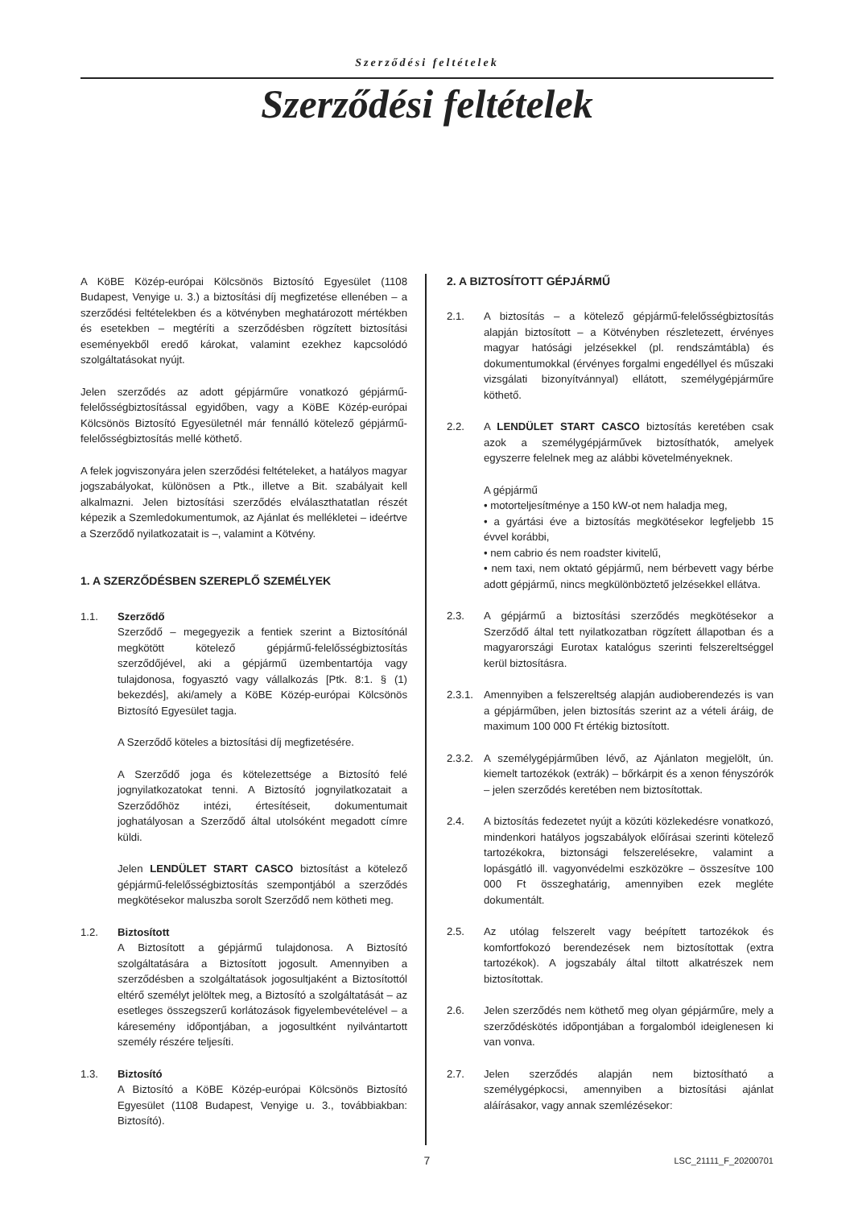Szerződési feltételek
Szerződési feltételek
A KöBE Közép-európai Kölcsönös Biztosító Egyesület (1108 Budapest, Venyige u. 3.) a biztosítási díj megfizetése ellenében – a szerződési feltételekben és a kötvényben meghatározott mértékben és esetekben – megtéríti a szerződésben rögzített biztosítási eseményekből eredő károkat, valamint ezekhez kapcsolódó szolgáltatásokat nyújt.
Jelen szerződés az adott gépjárműre vonatkozó gépjármű-felelősségbiztosítással egyidőben, vagy a KöBE Közép-európai Kölcsönös Biztosító Egyesületnél már fennálló kötelező gépjármű-felelősségbiztosítás mellé köthető.
A felek jogviszonyára jelen szerződési feltételeket, a hatályos magyar jogszabályokat, különösen a Ptk., illetve a Bit. szabályait kell alkalmazni. Jelen biztosítási szerződés elválaszthatatlan részét képezik a Szemledokumentumok, az Ajánlat és mellékletei – ideértve a Szerződő nyilatkozatait is –, valamint a Kötvény.
1. A SZERZŐDÉSBEN SZEREPLŐ SZEMÉLYEK
1.1. Szerződő
Szerződő – megegyezik a fentiek szerint a Biztosítónál megkötött kötelező gépjármű-felelősségbiztosítás szerződőjével, aki a gépjármű üzembentartója vagy tulajdonosa, fogyasztó vagy vállalkozás [Ptk. 8:1. § (1) bekezdés], aki/amely a KöBE Közép-európai Kölcsönös Biztosító Egyesület tagja.
A Szerződő köteles a biztosítási díj megfizetésére.
A Szerződő joga és kötelezettsége a Biztosító felé jognyilatkozatokat tenni. A Biztosító jognyilatkozatait a Szerződőhöz intézi, értesítéseit, dokumentumait joghatályosan a Szerződő által utolsóként megadott címre küldi.
Jelen LENDÜLET START CASCO biztosítást a kötelező gépjármű-felelősségbiztosítás szempontjából a szerződés megkötésekor maluszba sorolt Szerződő nem kötheti meg.
1.2. Biztosított
A Biztosított a gépjármű tulajdonosa. A Biztosító szolgáltatására a Biztosított jogosult. Amennyiben a szerződésben a szolgáltatások jogosultjaként a Biztosítottól eltérő személyt jelöltek meg, a Biztosító a szolgáltatását – az esetleges összegszerű korlátozások figyelembevételével – a káresemény időpontjában, a jogosultként nyilvántartott személy részére teljesíti.
1.3. Biztosító
A Biztosító a KöBE Közép-európai Kölcsönös Biztosító Egyesület (1108 Budapest, Venyige u. 3., továbbiakban: Biztosító).
2. A BIZTOSÍTOTT GÉPJÁRMŰ
2.1. A biztosítás – a kötelező gépjármű-felelősségbiztosítás alapján biztosított – a Kötvényben részletezett, érvényes magyar hatósági jelzésekkel (pl. rendszámtábla) és dokumentumokkal (érvényes forgalmi engedéllyel és műszaki vizsgálati bizonyítvánnyal) ellátott, személygépjárműre köthető.
2.2. A LENDÜLET START CASCO biztosítás keretében csak azok a személygépjárművek biztosíthatók, amelyek egyszerre felelnek meg az alábbi követelményeknek.
A gépjármű
• motorteljesítménye a 150 kW-ot nem haladja meg,
• a gyártási éve a biztosítás megkötésekor legfeljebb 15 évvel korábbi,
• nem cabrio és nem roadster kivitelű,
• nem taxi, nem oktató gépjármű, nem bérbevett vagy bérbe adott gépjármű, nincs megkülönböztető jelzésekkel ellátva.
2.3. A gépjármű a biztosítási szerződés megkötésekor a Szerződő által tett nyilatkozatban rögzített állapotban és a magyarországi Eurotax katalógus szerinti felszereltséggel kerül biztosításra.
2.3.1.
Amennyiben a felszereltség alapján audioberendezés is van a gépjárműben, jelen biztosítás szerint az a vételi áráig, de maximum 100 000 Ft értékig biztosított.
2.3.2.
A személygépjárműben lévő, az Ajánlaton megjelölt, ún. kiemelt tartozékok (extrák) – bőrkárpit és a xenon fényszórók – jelen szerződés keretében nem biztosítottak.
2.4. A biztosítás fedezetet nyújt a közúti közlekedésre vonatkozó, mindenkori hatályos jogszabályok előírásai szerinti kötelező tartozékokra, biztonsági felszerelésekre, valamint a lopásgátló ill. vagyonvédelmi eszközökre – összesítve 100 000 Ft összeghatárig, amennyiben ezek megléte dokumentált.
2.5. Az utólag felszerelt vagy beépített tartozékok és komfortfokozó berendezések nem biztosítottak (extra tartozékok). A jogszabály által tiltott alkatrészek nem biztosítottak.
2.6. Jelen szerződés nem köthető meg olyan gépjárműre, mely a szerződéskötés időpontjában a forgalomból ideiglenesen ki van vonva.
2.7. Jelen szerződés alapján nem biztosítható a személygépkocsi, amennyiben a biztosítási ajánlat aláírásakor, vagy annak szemlézésekor:
7 LSC_21111_F_20200701